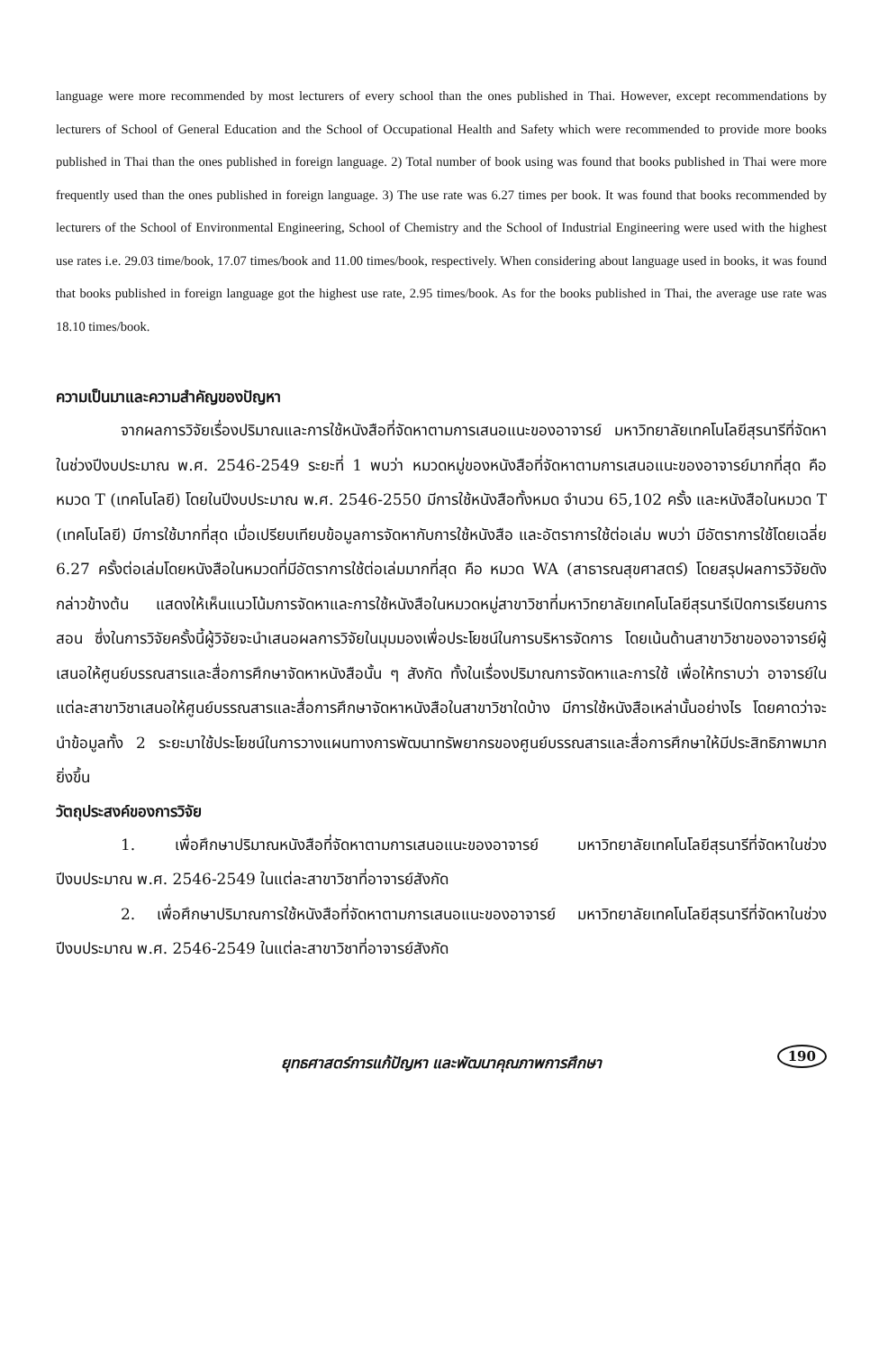language were more recommended by most lecturers of every school than the ones published in Thai. However, except recommendations by lecturers of School of General Education and the School of Occupational Health and Safety which were recommended to provide more books published in Thai than the ones published in foreign language. 2) Total number of book using was found that books published in Thai were more frequently used than the ones published in foreign language. 3) The use rate was 6.27 times per book. It was found that books recommended by lecturers of the School of Environmental Engineering, School of Chemistry and the School of Industrial Engineering were used with the highest use rates i.e. 29.03 time/book, 17.07 times/book and 11.00 times/book, respectively. When considering about language used in books, it was found that books published in foreign language got the highest use rate, 2.95 times/book. As for the books published in Thai, the average use rate was 18.10 times/book.
ความเป็นมาและความสำคัญของปัญหา
จากผลการวิจัยเรื่องปริมาณและการใช้หนังสือที่จัดหาตามการเสนอแนะของอาจารย์ มหาวิทยาลัยเทคโนโลยีสุรนารีที่จัดหาในช่วงปีงบประมาณ พ.ศ. 2546-2549 ระยะที่ 1 พบว่า หมวดหมู่ของหนังสือที่จัดหาตามการเสนอแนะของอาจารย์มากที่สุด คือ หมวด T (เทคโนโลยี) โดยในปีงบประมาณ พ.ศ. 2546-2550 มีการใช้หนังสือทั้งหมด จำนวน 65,102 ครั้ง และหนังสือในหมวด T (เทคโนโลยี) มีการใช้มากที่สุด เมื่อเปรียบเทียบข้อมูลการจัดหากับการใช้หนังสือ และอัตราการใช้ต่อเล่ม พบว่า มีอัตราการใช้โดยเฉลี่ย 6.27 ครั้งต่อเล่มโดยหนังสือในหมวดที่มีอัตราการใช้ต่อเล่มมากที่สุด คือ หมวด WA (สาธารณสุขศาสตร์) โดยสรุปผลการวิจัยดังกล่าวข้างต้น แสดงให้เห็นแนวโน้มการจัดหาและการใช้หนังสือในหมวดหมู่สาขาวิชาที่มหาวิทยาลัยเทคโนโลยีสุรนารีเปิดการเรียนการสอน ซึ่งในการวิจัยครั้งนี้ผู้วิจัยจะนำเสนอผลการวิจัยในมุมมองเพื่อประโยชน์ในการบริหารจัดการ โดยเน้นด้านสาขาวิชาของอาจารย์ผู้เสนอให้ศูนย์บรรณสารและสื่อการศึกษาจัดหาหนังสือนั้น ๆ สังกัด ทั้งในเรื่องปริมาณการจัดหาและการใช้ เพื่อให้ทราบว่า อาจารย์ในแต่ละสาขาวิชาเสนอให้ศูนย์บรรณสารและสื่อการศึกษาจัดหาหนังสือในสาขาวิชาใดบ้าง มีการใช้หนังสือเหล่านั้นอย่างไร โดยคาดว่าจะนำข้อมูลทั้ง 2 ระยะมาใช้ประโยชน์ในการวางแผนทางการพัฒนาทรัพยากรของศูนย์บรรณสารและสื่อการศึกษาให้มีประสิทธิภาพมากยิ่งขึ้น
วัตถุประสงค์ของการวิจัย
1. เพื่อศึกษาปริมาณหนังสือที่จัดหาตามการเสนอแนะของอาจารย์ มหาวิทยาลัยเทคโนโลยีสุรนารีที่จัดหาในช่วงปีงบประมาณ พ.ศ. 2546-2549 ในแต่ละสาขาวิชาที่อาจารย์สังกัด
2. เพื่อศึกษาปริมาณการใช้หนังสือที่จัดหาตามการเสนอแนะของอาจารย์ มหาวิทยาลัยเทคโนโลยีสุรนารีที่จัดหาในช่วงปีงบประมาณ พ.ศ. 2546-2549 ในแต่ละสาขาวิชาที่อาจารย์สังกัด
ยุทธศาสตร์การแก้ปัญหา และพัฒนาคุณภาพการศึกษา 190